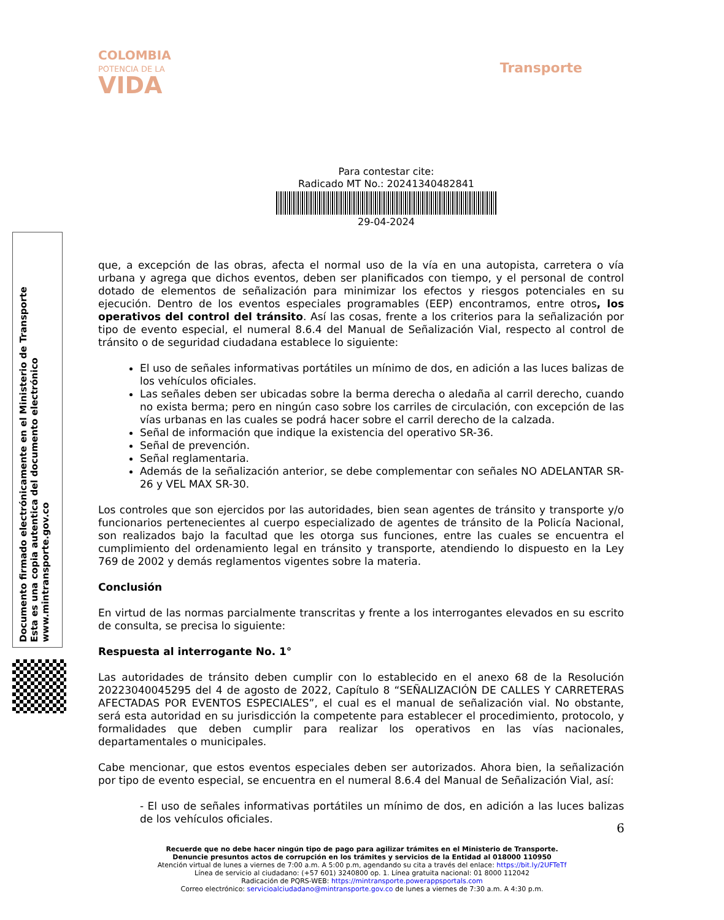COLOMBIA
POTENCIA DE LA
VIDA
Transporte
Para contestar cite:
Radicado MT No.: 20241340482841
29-04-2024
Documento firmado electrónicamente en el Ministerio de Transporte
Esta es una copia autentica del documento electrónico
www.mintransporte.gov.co
que, a excepción de las obras, afecta el normal uso de la vía en una autopista, carretera o vía urbana y agrega que dichos eventos, deben ser planificados con tiempo, y el personal de control dotado de elementos de señalización para minimizar los efectos y riesgos potenciales en su ejecución. Dentro de los eventos especiales programables (EEP) encontramos, entre otros, los operativos del control del tránsito. Así las cosas, frente a los criterios para la señalización por tipo de evento especial, el numeral 8.6.4 del Manual de Señalización Vial, respecto al control de tránsito o de seguridad ciudadana establece lo siguiente:
El uso de señales informativas portátiles un mínimo de dos, en adición a las luces balizas de los vehículos oficiales.
Las señales deben ser ubicadas sobre la berma derecha o aledaña al carril derecho, cuando no exista berma; pero en ningún caso sobre los carriles de circulación, con excepción de las vías urbanas en las cuales se podrá hacer sobre el carril derecho de la calzada.
Señal de información que indique la existencia del operativo SR-36.
Señal de prevención.
Señal reglamentaria.
Además de la señalización anterior, se debe complementar con señales NO ADELANTAR SR-26 y VEL MAX SR-30.
Los controles que son ejercidos por las autoridades, bien sean agentes de tránsito y transporte y/o funcionarios pertenecientes al cuerpo especializado de agentes de tránsito de la Policía Nacional, son realizados bajo la facultad que les otorga sus funciones, entre las cuales se encuentra el cumplimiento del ordenamiento legal en tránsito y transporte, atendiendo lo dispuesto en la Ley 769 de 2002 y demás reglamentos vigentes sobre la materia.
Conclusión
En virtud de las normas parcialmente transcritas y frente a los interrogantes elevados en su escrito de consulta, se precisa lo siguiente:
Respuesta al interrogante No. 1°
Las autoridades de tránsito deben cumplir con lo establecido en el anexo 68 de la Resolución 20223040045295 del 4 de agosto de 2022, Capítulo 8 “SEÑALIZACIÓN DE CALLES Y CARRETERAS AFECTADAS POR EVENTOS ESPECIALES”, el cual es el manual de señalización vial. No obstante, será esta autoridad en su jurisdicción la competente para establecer el procedimiento, protocolo, y formalidades que deben cumplir para realizar los operativos en las vías nacionales, departamentales o municipales.
Cabe mencionar, que estos eventos especiales deben ser autorizados. Ahora bien, la señalización por tipo de evento especial, se encuentra en el numeral 8.6.4 del Manual de Señalización Vial, así:
- El uso de señales informativas portátiles un mínimo de dos, en adición a las luces balizas de los vehículos oficiales.
6
Recuerde que no debe hacer ningún tipo de pago para agilizar trámites en el Ministerio de Transporte.
Denuncie presuntos actos de corrupción en los trámites y servicios de la Entidad al 018000 110950
Atención virtual de lunes a viernes de 7:00 a.m. A 5:00 p.m, agendando su cita a través del enlace: https://bit.ly/2UFTeTf
Línea de servicio al ciudadano: (+57 601) 3240800 op. 1. Línea gratuita nacional: 01 8000 112042
Radicación de PQRS-WEB: https://mintransporte.powerappsportals.com
Correo electrónico: servicioalciudadano@mintransporte.gov.co de lunes a viernes de 7:30 a.m. A 4:30 p.m.